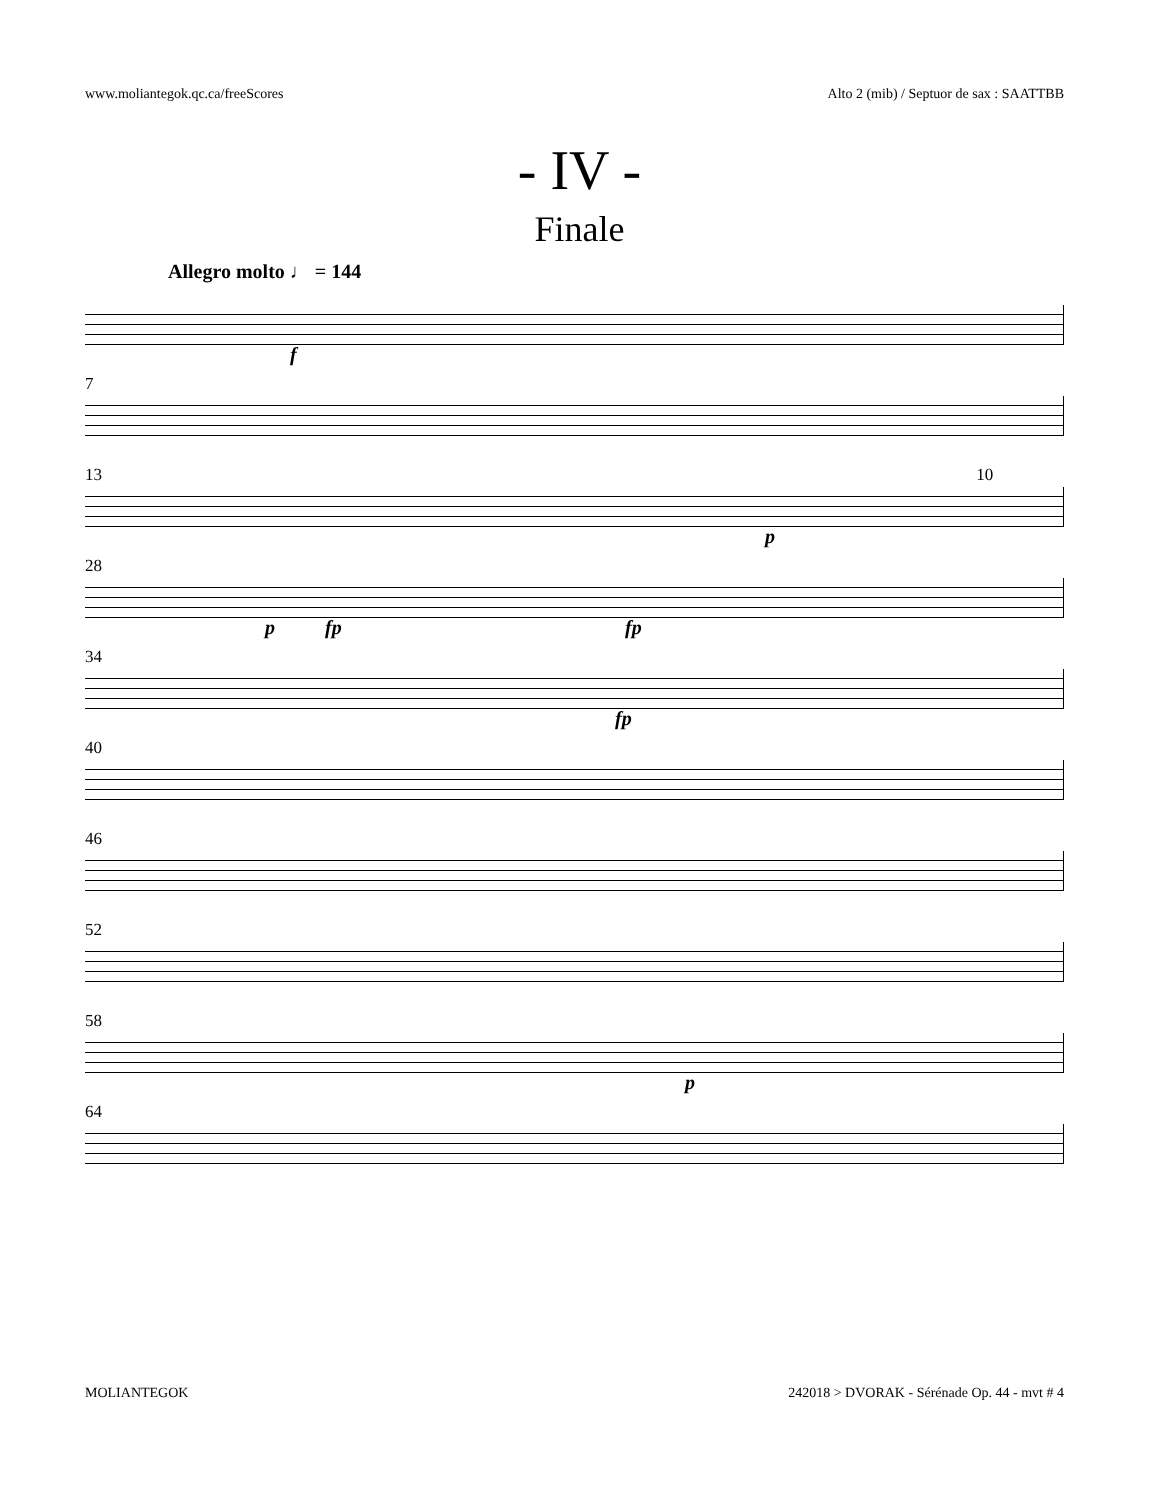www.moliantegok.qc.ca/freeScores Alto 2 (mib) / Septuor de sax : SAATTBB
- IV -
Finale
Allegro molto ♩ = 144
f
7
13 10
p
28
p fp fp
34
fp
40
46
52
58
p
64
MOLIANTEGOK 242018 > DVORAK - Sérénade Op. 44 - mvt # 4